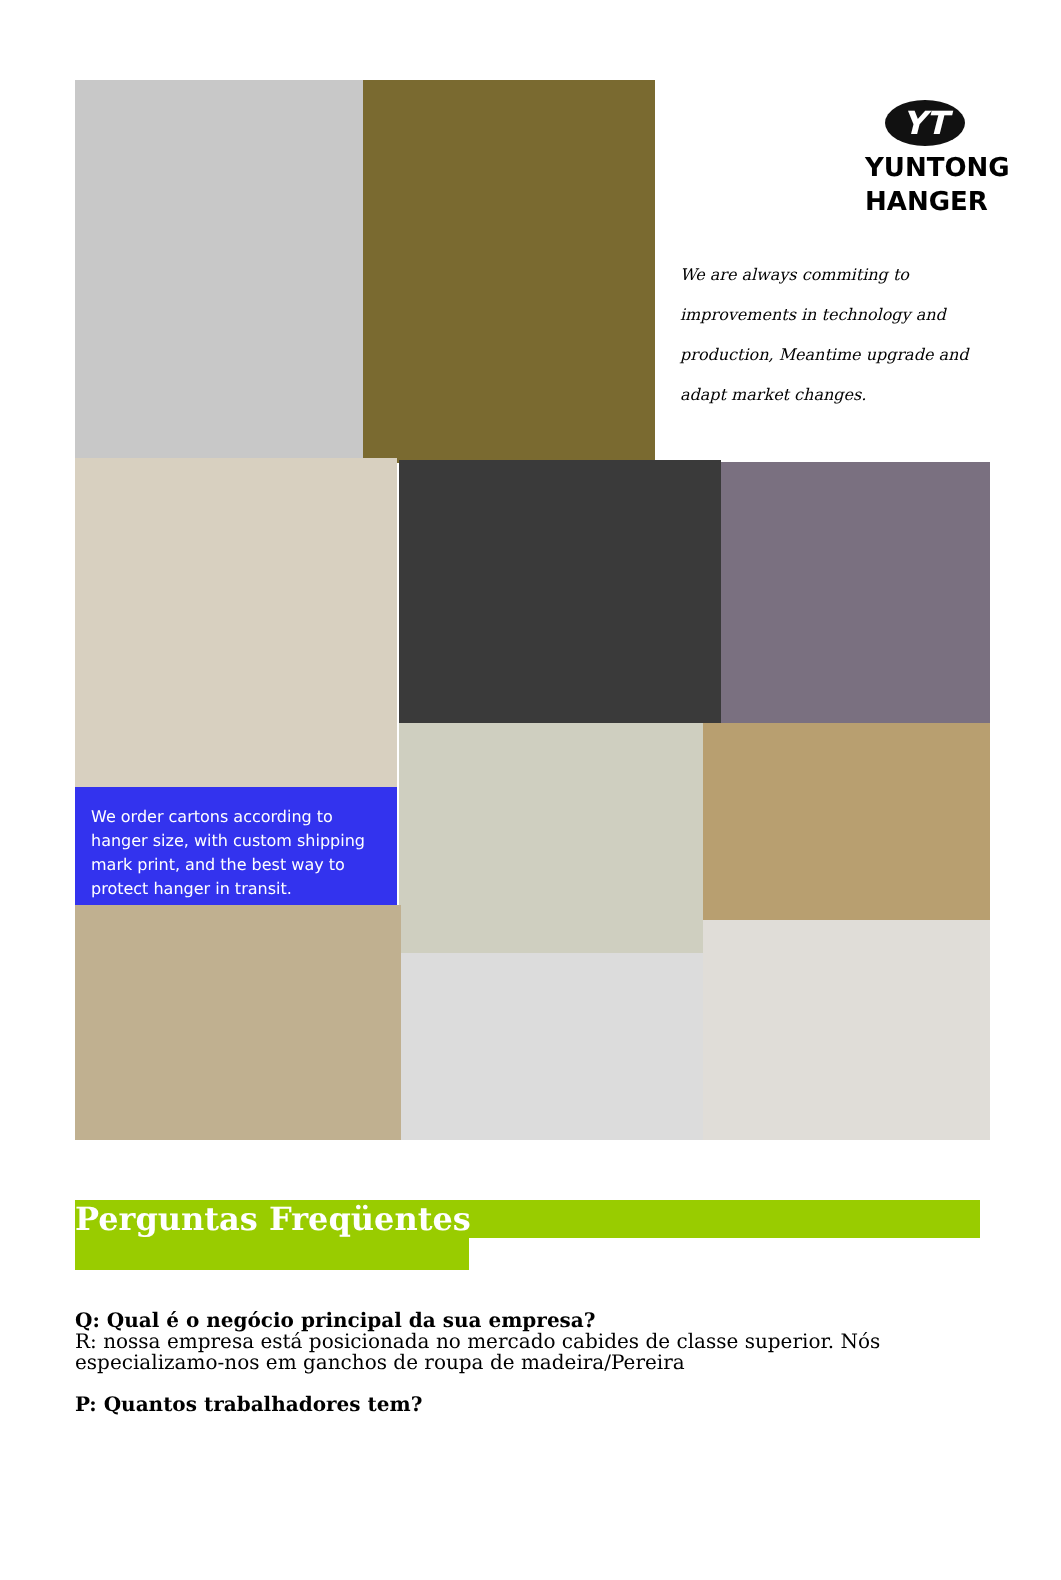YT
YUNTONG
HANGER
We are always commiting to improvements in technology and production, Meantime upgrade and adapt market changes.
We order cartons according to hanger size, with custom shipping mark print, and the best way to protect hanger in transit.
Perguntas Freqüentes
Q: Qual é o negócio principal da sua empresa?
R: nossa empresa está posicionada no mercado cabides de classe superior. Nós especializamo-nos em ganchos de roupa de madeira/Pereira
P: Quantos trabalhadores tem?